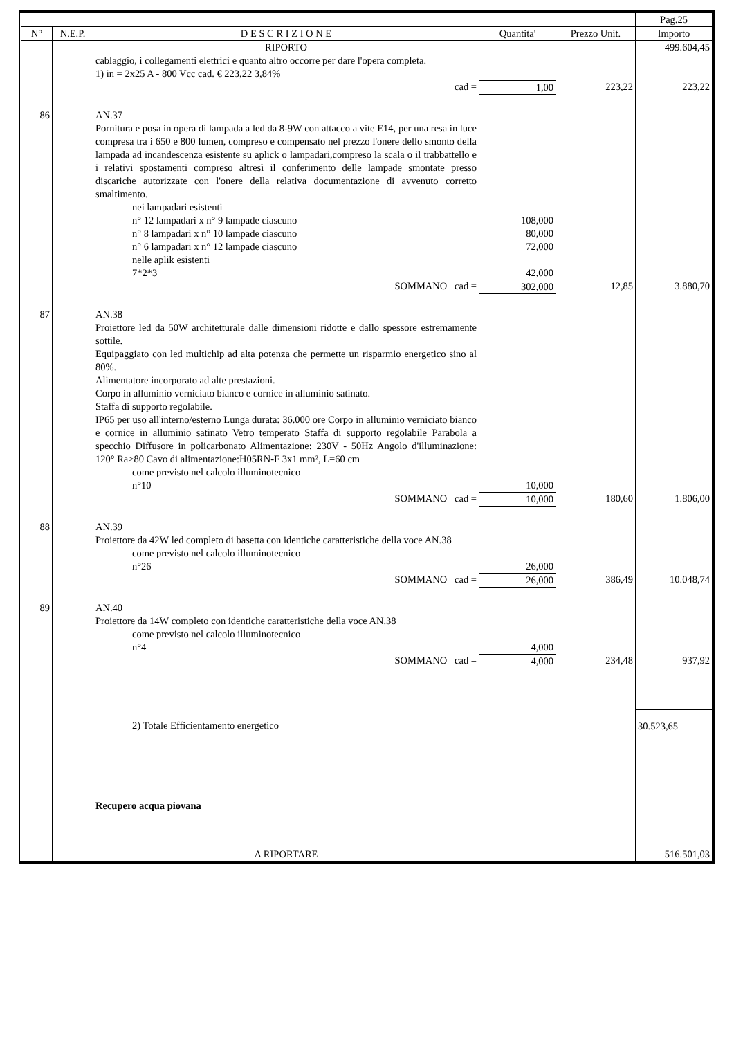| | | | | | Pag.25 |
| --- | --- | --- | --- | --- | --- |
| N° | N.E.P. | D E S C R I Z I O N E | Quantita' | Prezzo Unit. | Importo |
| | | RIPORTO | | | 499.604,45 |
| | | cablaggio, i collegamenti elettrici e quanto altro occorre per dare l'opera completa. 1) in = 2x25 A - 800 Vcc cad. € 223,22 3,84% | | | |
| | | cad = | 1,00 | 223,22 | 223,22 |
| 86 | | AN.37 Pornitura e posa in opera di lampada a led da 8-9W con attacco a vite E14, per una resa in luce compresa tra i 650 e 800 lumen, compreso e compensato nel prezzo l'onere dello smonto della lampada ad incandescenza esistente su aplick o lampadari,compreso la scala o il trabbattello e i relativi spostamenti compreso altresì il conferimento delle lampade smontate presso discariche autorizzate con l'onere della relativa documentazione di avvenuto corretto smaltimento. | | | |
| | | nei lampadari esistenti | | | |
| | | n° 12 lampadari x n° 9 lampade ciascuno | 108,000 | | |
| | | n° 8 lampadari x n° 10 lampade ciascuno | 80,000 | | |
| | | n° 6 lampadari x n° 12 lampade ciascuno | 72,000 | | |
| | | nelle aplik esistenti | | | |
| | | 7*2*3 | 42,000 | | |
| | | SOMMANO cad = | 302,000 | 12,85 | 3.880,70 |
| 87 | | AN.38 Proiettore led da 50W architetturale dalle dimensioni ridotte e dallo spessore estremamente sottile. Equipaggiato con led multichip ad alta potenza che permette un risparmio energetico sino al 80%. Alimentatore incorporato ad alte prestazioni. Corpo in alluminio verniciato bianco e cornice in alluminio satinato. Staffa di supporto regolabile. IP65 per uso all'interno/esterno Lunga durata: 36.000 ore Corpo in alluminio verniciato bianco e cornice in alluminio satinato Vetro temperato Staffa di supporto regolabile Parabola a specchio Diffusore in policarbonato Alimentazione: 230V - 50Hz Angolo d'illuminazione: 120° Ra>80 Cavo di alimentazione:H05RN-F 3x1 mm², L=60 cm | | | |
| | | come previsto nel calcolo illuminotecnico | | | |
| | | n°10 | 10,000 | | |
| | | SOMMANO cad = | 10,000 | 180,60 | 1.806,00 |
| 88 | | AN.39 Proiettore da 42W led completo di basetta con identiche caratteristiche della voce AN.38 | | | |
| | | come previsto nel calcolo illuminotecnico | | | |
| | | n°26 | 26,000 | | |
| | | SOMMANO cad = | 26,000 | 386,49 | 10.048,74 |
| 89 | | AN.40 Proiettore da 14W completo con identiche caratteristiche della voce AN.38 | | | |
| | | come previsto nel calcolo illuminotecnico | | | |
| | | n°4 | 4,000 | | |
| | | SOMMANO cad = | 4,000 | 234,48 | 937,92 |
| | | 2) Totale Efficientamento energetico | | | 30.523,65 |
| | | Recupero acqua piovana | | | |
| | | A RIPORTARE | | | 516.501,03 |